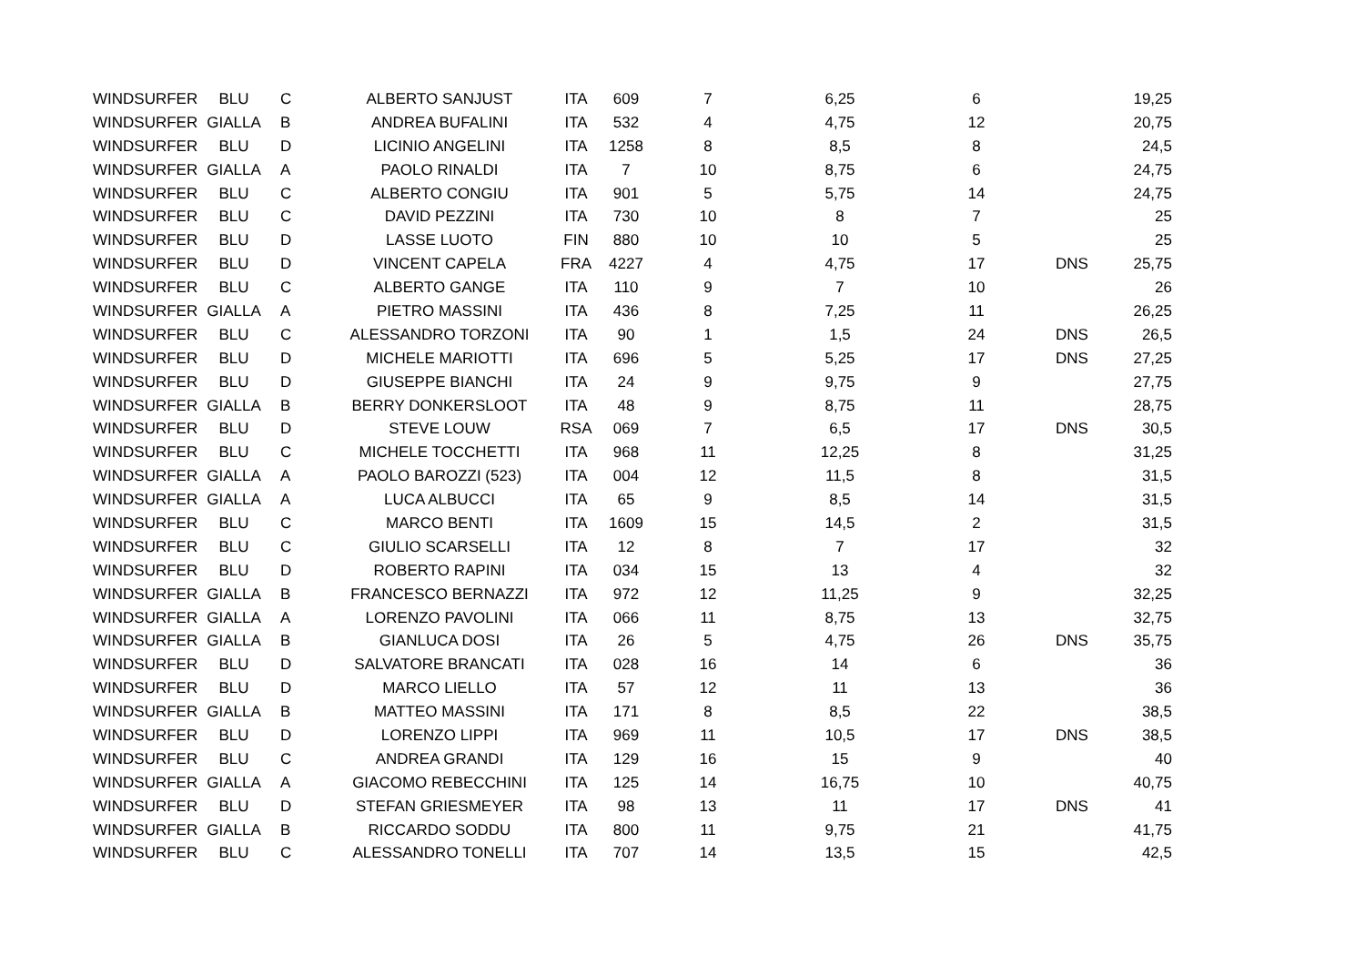| WINDSURFER | BLU | C | ALBERTO SANJUST | ITA | 609 | 7 | 6,25 | 6 | | 19,25 |
| WINDSURFER | GIALLA | B | ANDREA BUFALINI | ITA | 532 | 4 | 4,75 | 12 | | 20,75 |
| WINDSURFER | BLU | D | LICINIO ANGELINI | ITA | 1258 | 8 | 8,5 | 8 | | 24,5 |
| WINDSURFER | GIALLA | A | PAOLO RINALDI | ITA | 7 | 10 | 8,75 | 6 | | 24,75 |
| WINDSURFER | BLU | C | ALBERTO CONGIU | ITA | 901 | 5 | 5,75 | 14 | | 24,75 |
| WINDSURFER | BLU | C | DAVID PEZZINI | ITA | 730 | 10 | 8 | 7 | | 25 |
| WINDSURFER | BLU | D | LASSE LUOTO | FIN | 880 | 10 | 10 | 5 | | 25 |
| WINDSURFER | BLU | D | VINCENT CAPELA | FRA | 4227 | 4 | 4,75 | 17 | DNS | 25,75 |
| WINDSURFER | BLU | C | ALBERTO GANGE | ITA | 110 | 9 | 7 | 10 | | 26 |
| WINDSURFER | GIALLA | A | PIETRO MASSINI | ITA | 436 | 8 | 7,25 | 11 | | 26,25 |
| WINDSURFER | BLU | C | ALESSANDRO TORZONI | ITA | 90 | 1 | 1,5 | 24 | DNS | 26,5 |
| WINDSURFER | BLU | D | MICHELE MARIOTTI | ITA | 696 | 5 | 5,25 | 17 | DNS | 27,25 |
| WINDSURFER | BLU | D | GIUSEPPE BIANCHI | ITA | 24 | 9 | 9,75 | 9 | | 27,75 |
| WINDSURFER | GIALLA | B | BERRY DONKERSLOOT | ITA | 48 | 9 | 8,75 | 11 | | 28,75 |
| WINDSURFER | BLU | D | STEVE LOUW | RSA | 069 | 7 | 6,5 | 17 | DNS | 30,5 |
| WINDSURFER | BLU | C | MICHELE TOCCHETTI | ITA | 968 | 11 | 12,25 | 8 | | 31,25 |
| WINDSURFER | GIALLA | A | PAOLO BAROZZI (523) | ITA | 004 | 12 | 11,5 | 8 | | 31,5 |
| WINDSURFER | GIALLA | A | LUCA ALBUCCI | ITA | 65 | 9 | 8,5 | 14 | | 31,5 |
| WINDSURFER | BLU | C | MARCO BENTI | ITA | 1609 | 15 | 14,5 | 2 | | 31,5 |
| WINDSURFER | BLU | C | GIULIO SCARSELLI | ITA | 12 | 8 | 7 | 17 | | 32 |
| WINDSURFER | BLU | D | ROBERTO RAPINI | ITA | 034 | 15 | 13 | 4 | | 32 |
| WINDSURFER | GIALLA | B | FRANCESCO BERNAZZI | ITA | 972 | 12 | 11,25 | 9 | | 32,25 |
| WINDSURFER | GIALLA | A | LORENZO PAVOLINI | ITA | 066 | 11 | 8,75 | 13 | | 32,75 |
| WINDSURFER | GIALLA | B | GIANLUCA DOSI | ITA | 26 | 5 | 4,75 | 26 | DNS | 35,75 |
| WINDSURFER | BLU | D | SALVATORE BRANCATI | ITA | 028 | 16 | 14 | 6 | | 36 |
| WINDSURFER | BLU | D | MARCO LIELLO | ITA | 57 | 12 | 11 | 13 | | 36 |
| WINDSURFER | GIALLA | B | MATTEO MASSINI | ITA | 171 | 8 | 8,5 | 22 | | 38,5 |
| WINDSURFER | BLU | D | LORENZO LIPPI | ITA | 969 | 11 | 10,5 | 17 | DNS | 38,5 |
| WINDSURFER | BLU | C | ANDREA GRANDI | ITA | 129 | 16 | 15 | 9 | | 40 |
| WINDSURFER | GIALLA | A | GIACOMO REBECCHINI | ITA | 125 | 14 | 16,75 | 10 | | 40,75 |
| WINDSURFER | BLU | D | STEFAN GRIESMEYER | ITA | 98 | 13 | 11 | 17 | DNS | 41 |
| WINDSURFER | GIALLA | B | RICCARDO SODDU | ITA | 800 | 11 | 9,75 | 21 | | 41,75 |
| WINDSURFER | BLU | C | ALESSANDRO TONELLI | ITA | 707 | 14 | 13,5 | 15 | | 42,5 |